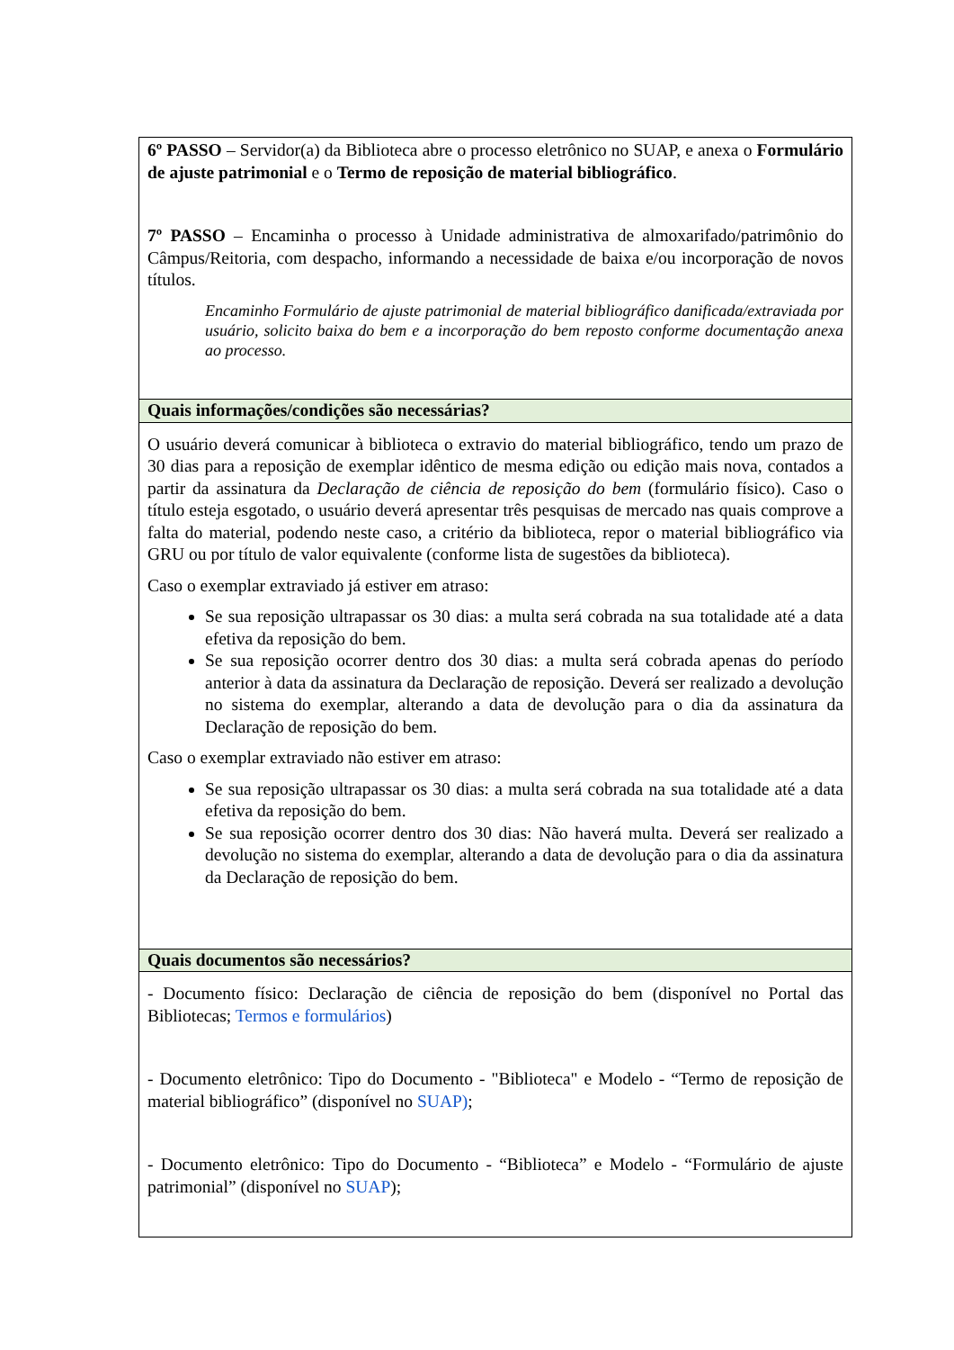| 6º PASSO – Servidor(a) da Biblioteca abre o processo eletrônico no SUAP, e anexa o Formulário de ajuste patrimonial e o Termo de reposição de material bibliográfico . 7º PASSO – Encaminha o processo à Unidade administrativa de almoxarifado/patrimônio do Câmpus/Reitoria, com despacho, informando a necessidade de baixa e/ou incorporação de novos títulos. Encaminho Formulário de ajuste patrimonial de material bibliográfico danificada/extraviada por usuário, solicito baixa do bem e a incorporação do bem reposto conforme documentação anexa ao processo. |
| Quais informações/condições são necessárias? |
| O usuário deverá comunicar à biblioteca o extravio do material bibliográfico, tendo um prazo de 30 dias para a reposição de exemplar idêntico de mesma edição ou edição mais nova, contados a partir da assinatura da Declaração de ciência de reposição do bem (formulário físico). Caso o título esteja esgotado, o usuário deverá apresentar três pesquisas de mercado nas quais comprove a falta do material, podendo neste caso, a critério da biblioteca, repor o material bibliográfico via GRU ou por título de valor equivalente (conforme lista de sugestões da biblioteca). Caso o exemplar extraviado já estiver em atraso: Se sua reposição ultrapassar os 30 dias: a multa será cobrada na sua totalidade até a data efetiva da reposição do bem. Se sua reposição ocorrer dentro dos 30 dias: a multa será cobrada apenas do período anterior à data da assinatura da Declaração de reposição. Deverá ser realizado a devolução no sistema do exemplar, alterando a data de devolução para o dia da assinatura da Declaração de reposição do bem. Caso o exemplar extraviado não estiver em atraso: Se sua reposição ultrapassar os 30 dias: a multa será cobrada na sua totalidade até a data efetiva da reposição do bem. Se sua reposição ocorrer dentro dos 30 dias: Não haverá multa. Deverá ser realizado a devolução no sistema do exemplar, alterando a data de devolução para o dia da assinatura da Declaração de reposição do bem. |
| Quais documentos são necessários? |
| - Documento físico: Declaração de ciência de reposição do bem (disponível no Portal das Bibliotecas; Termos e formulários ) - Documento eletrônico: Tipo do Documento - "Biblioteca" e Modelo - “Termo de reposição de material bibliográfico” (disponível no SUAP) ; - Documento eletrônico: Tipo do Documento - “Biblioteca” e Modelo - “Formulário de ajuste patrimonial” (disponível no SUAP ); |